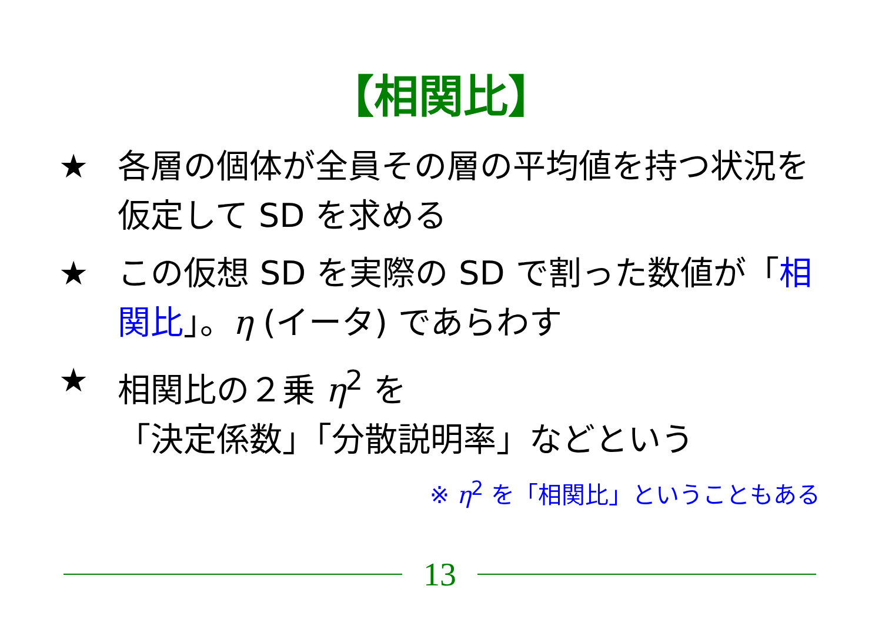【相関比】
★ 各層の個体が全員その層の平均値を持つ状況を仮定して SD を求める
★ この仮想 SD を実際の SD で割った数値が「相関比」。η (イータ) であらわす
★ 相関比の２乗 η<sup>2</sup> を
「決定係数」「分散説明率」などという
※ η<sup>2</sup> を「相関比」ということもある
13